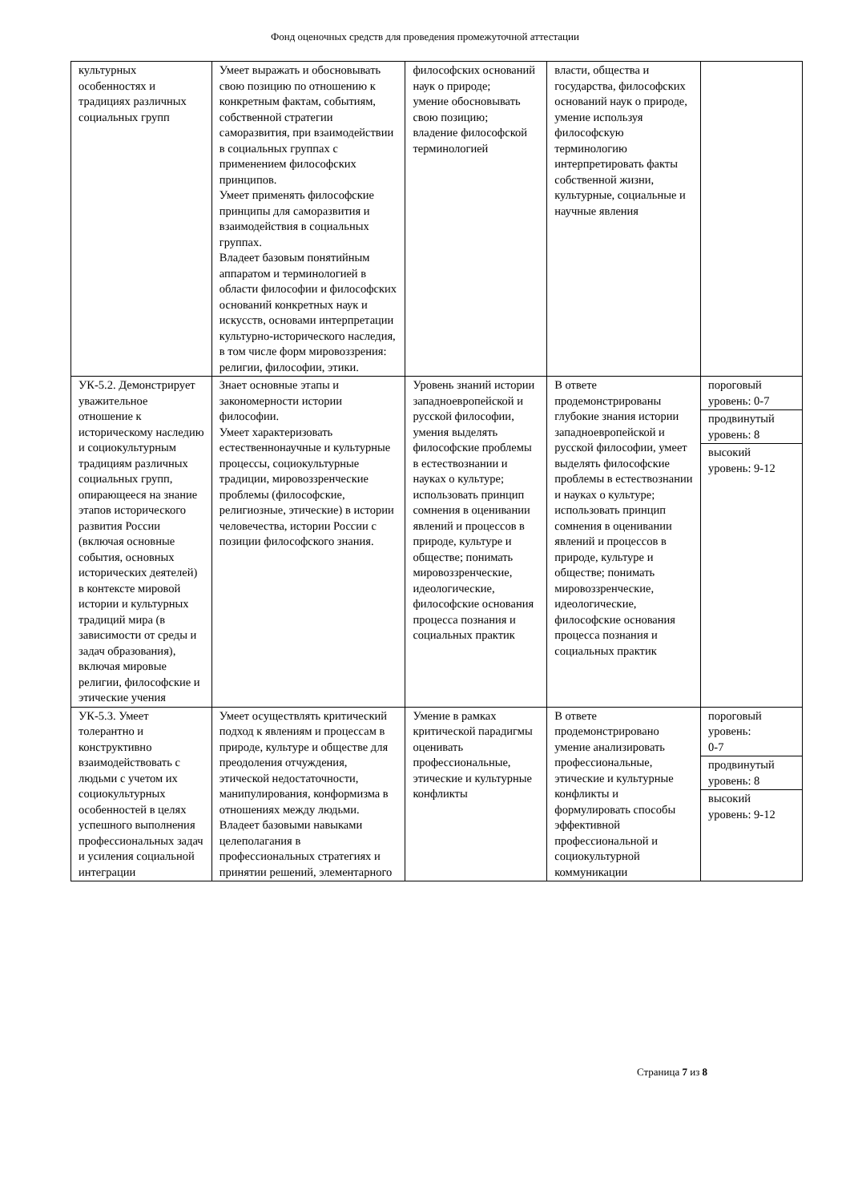Фонд оценочных средств для проведения промежуточной аттестации
| культурных особенностях и традициях различных социальных групп | Умеет выражать и обосновывать свою позицию по отношению к конкретным фактам, событиям, собственной стратегии саморазвития, при взаимодействии в социальных группах с применением философских принципов. Умеет применять философские принципы для саморазвития и взаимодействия в социальных группах. Владеет базовым понятийным аппаратом и терминологией в области философии и философских оснований конкретных наук и искусств, основами интерпретации культурно-исторического наследия, в том числе форм мировоззрения: религии, философии, этики. | философских оснований наук о природе; умение обосновывать свою позицию; владение философской терминологией | власти, общества и государства, философских оснований наук о природе, умение используя философскую терминологию интерпретировать факты собственной жизни, культурные, социальные и научные явления | |
| УК-5.2. Демонстрирует уважительное отношение к историческому наследию и социокультурным традициям различных социальных групп, опирающееся на знание этапов исторического развития России (включая основные события, основных исторических деятелей) в контексте мировой истории и культурных традиций мира (в зависимости от среды и задач образования), включая мировые религии, философские и этические учения | Знает основные этапы и закономерности истории философии. Умеет характеризовать естественнонаучные и культурные процессы, социокультурные традиции, мировоззренческие проблемы (философские, религиозные, этические) в истории человечества, истории России с позиции философского знания. | Уровень знаний истории западноевропейской и русской философии, умения выделять философские проблемы в естествознании и науках о культуре; использовать принцип сомнения в оценивании явлений и процессов в природе, культуре и обществе; понимать мировоззренческие, идеологические, философские основания процесса познания и социальных практик | В ответе продемонстрированы глубокие знания истории западноевропейской и русской философии, умеет выделять философские проблемы в естествознании и науках о культуре; использовать принцип сомнения в оценивании явлений и процессов в природе, культуре и обществе; понимать мировоззренческие, идеологические, философские основания процесса познания и социальных практик | пороговый уровень: 0-7 продвинутый уровень: 8 высокий уровень: 9-12 |
| УК-5.3. Умеет толерантно и конструктивно взаимодействовать с людьми с учетом их социокультурных особенностей в целях успешного выполнения профессиональных задач и усиления социальной интеграции | Умеет осуществлять критический подход к явлениям и процессам в природе, культуре и обществе для преодоления отчуждения, этической недостаточности, манипулирования, конформизма в отношениях между людьми. Владеет базовыми навыками целеполагания в профессиональных стратегиях и принятии решений, элементарного | Умение в рамках критической парадигмы оценивать профессиональные, этические и культурные конфликты | В ответе продемонстрировано умение анализировать профессиональные, этические и культурные конфликты и формулировать способы эффективной профессиональной и социокультурной коммуникации | пороговый уровень: 0-7 продвинутый уровень: 8 высокий уровень: 9-12 |
Страница 7 из 8